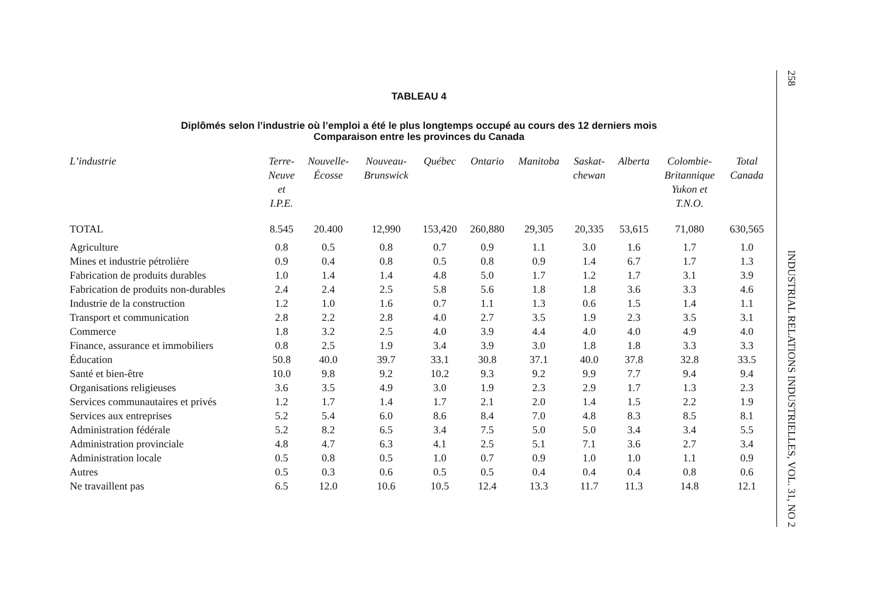TABLEAU 4
Diplômés selon l’industrie où l’emploi a été le plus longtemps occupé au cours des 12 derniers mois
Comparaison entre les provinces du Canada
| L’industrie | Terre- Neuve et I.P.E. | Nouvelle- Écosse | Nouveau- Brunswick | Québec | Ontario | Manitoba | Saskat- chewan | Alberta | Colombie- Britannique Yukon et T.N.O. | Total Canada |
| --- | --- | --- | --- | --- | --- | --- | --- | --- | --- | --- |
| TOTAL | 8.545 | 20.400 | 12,990 | 153,420 | 260,880 | 29,305 | 20,335 | 53,615 | 71,080 | 630,565 |
| Agriculture | 0.8 | 0.5 | 0.8 | 0.7 | 0.9 | 1.1 | 3.0 | 1.6 | 1.7 | 1.0 |
| Mines et industrie pétrolière | 0.9 | 0.4 | 0.8 | 0.5 | 0.8 | 0.9 | 1.4 | 6.7 | 1.7 | 1.3 |
| Fabrication de produits durables | 1.0 | 1.4 | 1.4 | 4.8 | 5.0 | 1.7 | 1.2 | 1.7 | 3.1 | 3.9 |
| Fabrication de produits non-durables | 2.4 | 2.4 | 2.5 | 5.8 | 5.6 | 1.8 | 1.8 | 3.6 | 3.3 | 4.6 |
| Industrie de la construction | 1.2 | 1.0 | 1.6 | 0.7 | 1.1 | 1.3 | 0.6 | 1.5 | 1.4 | 1.1 |
| Transport et communication | 2.8 | 2.2 | 2.8 | 4.0 | 2.7 | 3.5 | 1.9 | 2.3 | 3.5 | 3.1 |
| Commerce | 1.8 | 3.2 | 2.5 | 4.0 | 3.9 | 4.4 | 4.0 | 4.0 | 4.9 | 4.0 |
| Finance, assurance et immobiliers | 0.8 | 2.5 | 1.9 | 3.4 | 3.9 | 3.0 | 1.8 | 1.8 | 3.3 | 3.3 |
| Éducation | 50.8 | 40.0 | 39.7 | 33.1 | 30.8 | 37.1 | 40.0 | 37.8 | 32.8 | 33.5 |
| Santé et bien-être | 10.0 | 9.8 | 9.2 | 10.2 | 9.3 | 9.2 | 9.9 | 7.7 | 9.4 | 9.4 |
| Organisations religieuses | 3.6 | 3.5 | 4.9 | 3.0 | 1.9 | 2.3 | 2.9 | 1.7 | 1.3 | 2.3 |
| Services communautaires et privés | 1.2 | 1.7 | 1.4 | 1.7 | 2.1 | 2.0 | 1.4 | 1.5 | 2.2 | 1.9 |
| Services aux entreprises | 5.2 | 5.4 | 6.0 | 8.6 | 8.4 | 7.0 | 4.8 | 8.3 | 8.5 | 8.1 |
| Administration fédérale | 5.2 | 8.2 | 6.5 | 3.4 | 7.5 | 5.0 | 5.0 | 3.4 | 3.4 | 5.5 |
| Administration provinciale | 4.8 | 4.7 | 6.3 | 4.1 | 2.5 | 5.1 | 7.1 | 3.6 | 2.7 | 3.4 |
| Administration locale | 0.5 | 0.8 | 0.5 | 1.0 | 0.7 | 0.9 | 1.0 | 1.0 | 1.1 | 0.9 |
| Autres | 0.5 | 0.3 | 0.6 | 0.5 | 0.5 | 0.4 | 0.4 | 0.4 | 0.8 | 0.6 |
| Ne travaillent pas | 6.5 | 12.0 | 10.6 | 10.5 | 12.4 | 13.3 | 11.7 | 11.3 | 14.8 | 12.1 |
258
INDUSTRIAL RELATIONS INDUSTRIELLES, VOL. 31, NO 2